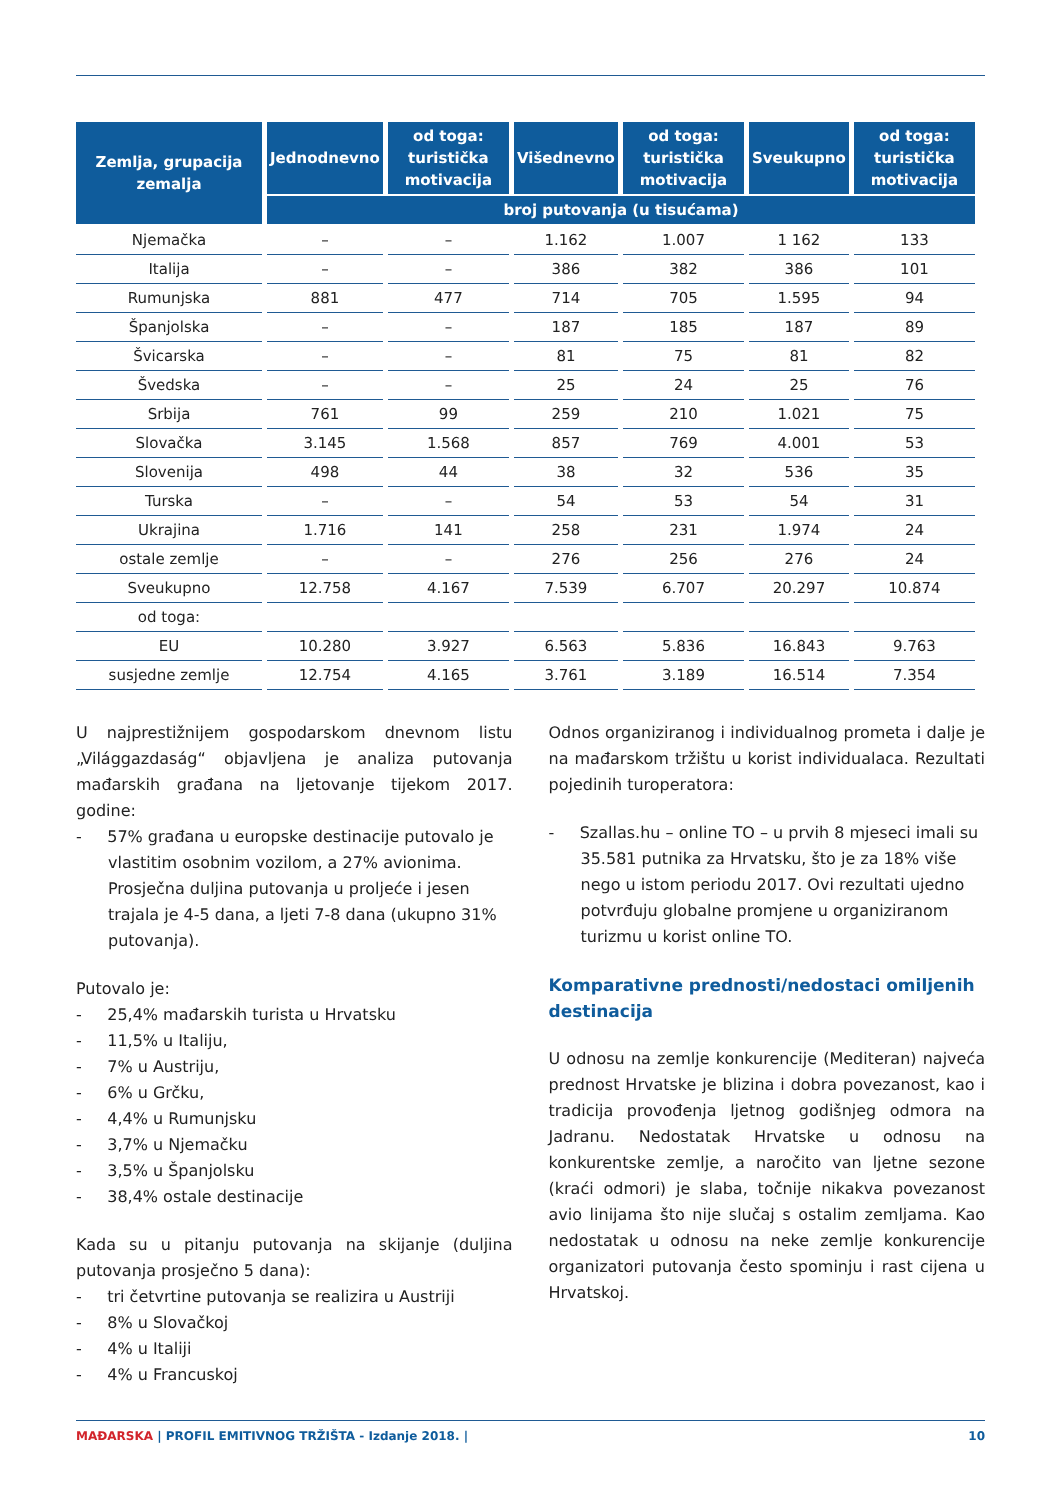| Zemlja, grupacija zemalja | Jednodnevno | od toga: turistička motivacija | Višednevno | od toga: turistička motivacija | Sveukupno | od toga: turistička motivacija |
| --- | --- | --- | --- | --- | --- | --- |
| | broj putovanja (u tisućama) | | | | | |
| Njemačka | – | – | 1.162 | 1.007 | 1 162 | 133 |
| Italija | – | – | 386 | 382 | 386 | 101 |
| Rumunjska | 881 | 477 | 714 | 705 | 1.595 | 94 |
| Španjolska | – | – | 187 | 185 | 187 | 89 |
| Švicarska | – | – | 81 | 75 | 81 | 82 |
| Švedska | – | – | 25 | 24 | 25 | 76 |
| Srbija | 761 | 99 | 259 | 210 | 1.021 | 75 |
| Slovačka | 3.145 | 1.568 | 857 | 769 | 4.001 | 53 |
| Slovenija | 498 | 44 | 38 | 32 | 536 | 35 |
| Turska | – | – | 54 | 53 | 54 | 31 |
| Ukrajina | 1.716 | 141 | 258 | 231 | 1.974 | 24 |
| ostale zemlje | – | – | 276 | 256 | 276 | 24 |
| Sveukupno | 12.758 | 4.167 | 7.539 | 6.707 | 20.297 | 10.874 |
| od toga: | | | | | | |
| EU | 10.280 | 3.927 | 6.563 | 5.836 | 16.843 | 9.763 |
| susjedne zemlje | 12.754 | 4.165 | 3.761 | 3.189 | 16.514 | 7.354 |
U najprestižnijem gospodarskom dnevnom listu „Világgazdaság“ objavljena je analiza putovanja mađarskih građana na ljetovanje tijekom 2017. godine:
- 57% građana u europske destinacije putovalo je vlastitim osobnim vozilom, a 27% avionima. Prosječna duljina putovanja u proljeće i jesen trajala je 4-5 dana, a ljeti 7-8 dana (ukupno 31% putovanja).
Putovalo je:
- 25,4% mađarskih turista u Hrvatsku
- 11,5% u Italiju,
- 7% u Austriju,
- 6% u Grčku,
- 4,4% u Rumunjsku
- 3,7% u Njemačku
- 3,5% u Španjolsku
- 38,4% ostale destinacije
Kada su u pitanju putovanja na skijanje (duljina putovanja prosječno 5 dana):
- tri četvrtine putovanja se realizira u Austriji
- 8% u Slovačkoj
- 4% u Italiji
- 4% u Francuskoj
Odnos organiziranog i individualnog prometa i dalje je na mađarskom tržištu u korist individualaca. Rezultati pojedinih turoperatora:
- Szallas.hu – online TO – u prvih 8 mjeseci imali su 35.581 putnika za Hrvatsku, što je za 18% više nego u istom periodu 2017. Ovi rezultati ujedno potvrđuju globalne promjene u organiziranom turizmu u korist online TO.
Komparativne prednosti/nedostaci omiljenih destinacija
U odnosu na zemlje konkurencije (Mediteran) najveća prednost Hrvatske je blizina i dobra povezanost, kao i tradicija provođenja ljetnog godišnjeg odmora na Jadranu. Nedostatak Hrvatske u odnosu na konkurentske zemlje, a naročito van ljetne sezone (kraći odmori) je slaba, točnije nikakva povezanost avio linijama što nije slučaj s ostalim zemljama. Kao nedostatak u odnosu na neke zemlje konkurencije organizatori putovanja često spominju i rast cijena u Hrvatskoj.
MAĐARSKA | PROFIL EMITIVNOG TRŽIŠTA - Izdanje 2018. | 10